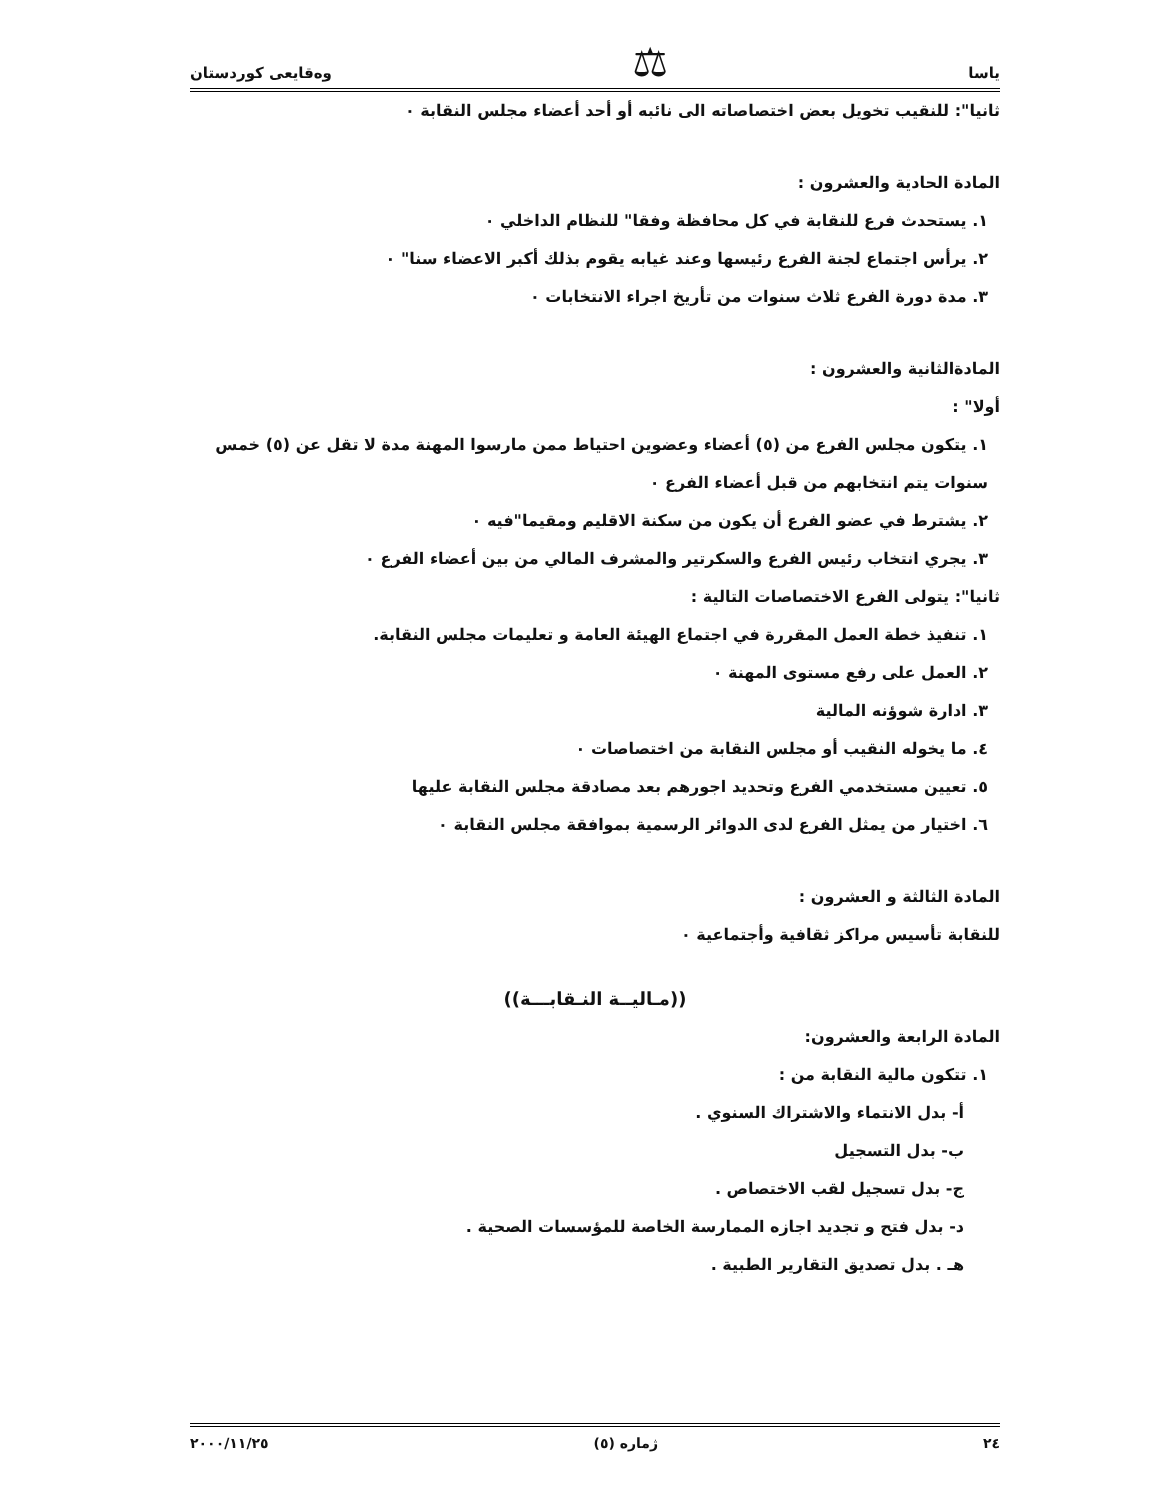ياسا ⚖ وەقايعى كوردستان
ثانيا": للنقيب تخويل بعض اختصاصاته الى نائبه أو أحد أعضاء مجلس النقابة ٠
المادة الحادية والعشرون :
١. يستحدث فرع للنقابة في كل محافظة وفقا" للنظام الداخلي ٠
٢. يرأس اجتماع لجنة الفرع رئيسها وعند غيابه يقوم بذلك أكبر الاعضاء سنا" ٠
٣. مدة دورة الفرع ثلاث سنوات من تأريخ اجراء الانتخابات ٠
المادةالثانية والعشرون :
أولا" :
١. يتكون مجلس الفرع من (٥) أعضاء وعضوين احتياط ممن مارسوا المهنة مدة لا تقل عن (٥) خمس سنوات يتم انتخابهم من قبل أعضاء الفرع ٠
٢. يشترط في عضو الفرع أن يكون من سكنة الاقليم ومقيما"فيه ٠
٣. يجري انتخاب رئيس الفرع والسكرتير والمشرف المالي من بين أعضاء الفرع ٠
ثانيا": يتولى الفرع الاختصاصات التالية :
١. تنفيذ خطة العمل المقررة في اجتماع الهيئة العامة و تعليمات مجلس النقابة.
٢. العمل على رفع مستوى المهنة ٠
٣. ادارة شوؤنه المالية
٤. ما يخوله النقيب أو مجلس النقابة من اختصاصات ٠
٥. تعيين مستخدمي الفرع وتحديد اجورهم بعد مصادقة مجلس النقابة عليها
٦. اختيار من يمثل الفرع لدى الدوائر الرسمية بموافقة مجلس النقابة ٠
المادة الثالثة و العشرون :
للنقابة تأسيس مراكز ثقافية وأجتماعية ٠
((مـاليــة النـقابـــة))
المادة الرابعة والعشرون:
١. تتكون مالية النقابة من :
أ- بدل الانتماء والاشتراك السنوي .
ب- بدل التسجيل
ج- بدل تسجيل لقب الاختصاص .
د- بدل فتح و تجديد اجازه الممارسة الخاصة للمؤسسات الصحية .
هـ . بدل تصديق التقارير الطبية .
٢٤ ژماره (٥) ٢٠٠٠/١١/٢٥